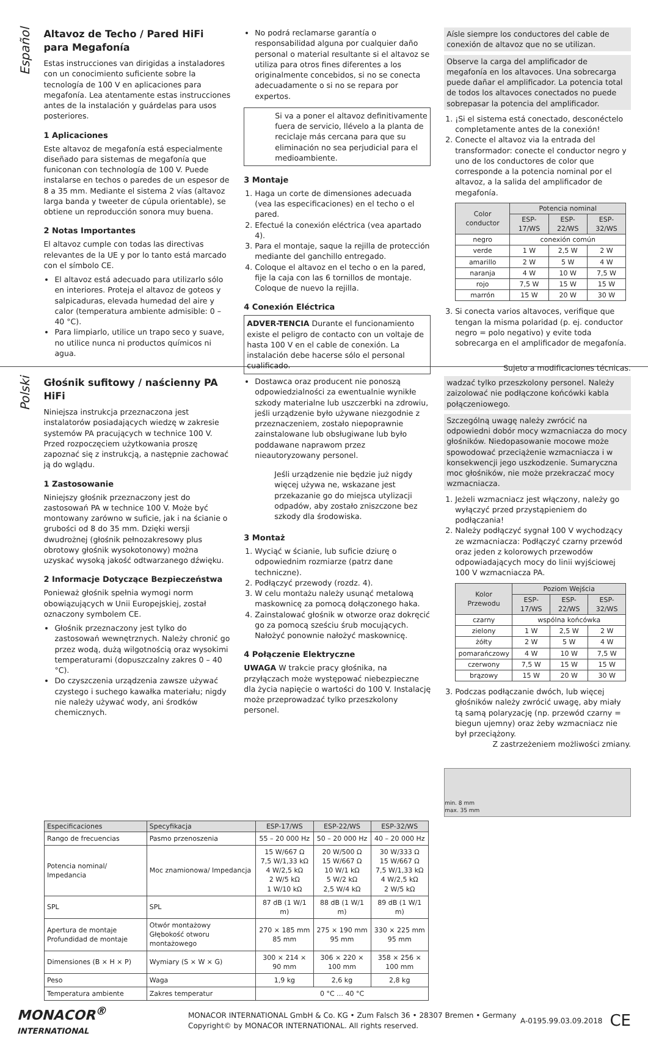Español
Altavoz de Techo / Pared HiFi para Megafonía
Estas instrucciones van dirigidas a instaladores con un conocimiento suficiente sobre la tecnología de 100 V en aplicaciones para megafonía. Lea atentamente estas instrucciones antes de la instalación y guárdelas para usos posteriores.
1 Aplicaciones
Este altavoz de megafonía está especialmente diseñado para sistemas de megafonía que funiconan con technología de 100 V. Puede instalarse en techos o paredes de un espesor de 8 a 35 mm. Mediante el sistema 2 vías (altavoz larga banda y tweeter de cúpula orientable), se obtiene un reproducción sonora muy buena.
2 Notas Importantes
El altavoz cumple con todas las directivas relevantes de la UE y por lo tanto está marcado con el símbolo CE.
El altavoz está adecuado para utilizarlo sólo en interiores. Proteja el altavoz de goteos y salpicaduras, elevada humedad del aire y calor (temperatura ambiente admisible: 0 – 40 °C).
Para limpiarlo, utilice un trapo seco y suave, no utilice nunca ni productos químicos ni agua.
No podrá reclamarse garantía o responsabilidad alguna por cualquier daño personal o material resultante si el altavoz se utiliza para otros fines diferentes a los originalmente concebidos, si no se conecta adecuadamente o si no se repara por expertos.
Si va a poner el altavoz definitivamente fuera de servicio, llévelo a la planta de reciclaje más cercana para que su eliminación no sea perjudicial para el medioambiente.
3 Montaje
1. Haga un corte de dimensiones adecuada (vea las especificaciones) en el techo o el pared.
2. Efectué la conexión eléctrica (vea apartado 4).
3. Para el montaje, saque la rejilla de protección mediante del ganchillo entregado.
4. Coloque el altavoz en el techo o en la pared, fije la caja con las 6 tornillos de montaje. Coloque de nuevo la rejilla.
4 Conexión Eléctrica
ADVER-TENCIA Durante el funcionamiento existe el peligro de contacto con un voltaje de hasta 100 V en el cable de conexión. La instalación debe hacerse sólo el personal cualificado.
Aísle siempre los conductores del cable de conexión de altavoz que no se utilizan.
Observe la carga del amplificador de megafonía en los altavoces. Una sobrecarga puede dañar el amplificador. La potencia total de todos los altavoces conectados no puede sobrepasar la potencia del amplificador.
1. ¡Si el sistema está conectado, desconéctelo completamente antes de la conexión!
2. Conecte el altavoz via la entrada del transformador: conecte el conductor negro y uno de los conductores de color que corresponde a la potencia nominal por el altavoz, a la salida del amplificador de megafonía.
| Color conductor | Potencia nominal | | |
| --- | --- | --- | --- |
| | ESP-17/WS | ESP-22/WS | ESP-32/WS |
| negro | conexión común | | |
| verde | 1 W | 2,5 W | 2 W |
| amarillo | 2 W | 5 W | 4 W |
| naranja | 4 W | 10 W | 7,5 W |
| rojo | 7,5 W | 15 W | 15 W |
| marrón | 15 W | 20 W | 30 W |
3. Si conecta varios altavoces, verifique que tengan la misma polaridad (p. ej. conductor negro = polo negativo) y evite toda sobrecarga en el amplificador de megafonía.
Sujeto a modificaciones técnicas.
Polski
Głośnik sufitowy / naścienny PA HiFi
Niniejsza instrukcja przeznaczona jest instalatorów posiadających wiedzę w zakresie systemów PA pracujących w technice 100 V. Przed rozpoczęciem użytkowania proszę zapoznać się z instrukcją, a następnie zachować ją do wglądu.
1 Zastosowanie
Niniejszy głośnik przeznaczony jest do zastosowań PA w technice 100 V. Może być montowany zarówno w suficie, jak i na ścianie o grubości od 8 do 35 mm. Dzięki wersji dwudrożnej (głośnik pełnozakresowy plus obrotowy głośnik wysokotonowy) można uzyskać wysoką jakość odtwarzanego dźwięku.
2 Informacje Dotyczące Bezpieczeństwa
Ponieważ głośnik spełnia wymogi norm obowiązujących w Unii Europejskiej, został oznaczony symbolem CE.
Głośnik przeznaczony jest tylko do zastosowań wewnętrznych. Należy chronić go przez wodą, dużą wilgotnością oraz wysokimi temperaturami (dopuszczalny zakres 0 – 40 °C).
Do czyszczenia urządzenia zawsze używać czystego i suchego kawałka materiału; nigdy nie należy używać wody, ani środków chemicznych.
Dostawca oraz producent nie ponoszą odpowiedzialności za ewentualnie wynikłe szkody materialne lub uszczerbki na zdrowiu, jeśli urządzenie było używane niezgodnie z przeznaczeniem, zostało niepoprawnie zainstalowane lub obsługiwane lub było poddawane naprawom przez nieautoryzowany personel.
Jeśli urządzenie nie będzie już nigdy więcej używa ne, wskazane jest przekazanie go do miejsca utylizacji odpadów, aby zostało zniszczone bez szkody dla środowiska.
3 Montaż
1. Wyciąć w ścianie, lub suficie dziurę o odpowiednim rozmiarze (patrz dane techniczne).
2. Podłączyć przewody (rozdz. 4).
3. W celu montażu należy usunąć metalową maskownicę za pomocą dołączonego haka.
4. Zainstalować głośnik w otworze oraz dokręcić go za pomocą sześciu śrub mocujących. Nałożyć ponownie nałożyć maskownicę.
4 Połączenie Elektryczne
UWAGA W trakcie pracy głośnika, na przyłączach może występować niebezpieczne dla życia napięcie o wartości do 100 V. Instalację może przeprowadzać tylko przeszkolony personel.
wadzać tylko przeszkolony personel. Należy zaizolować nie podłączone końcówki kabla połączeniowego.
Szczególną uwagę należy zwrócić na odpowiedni dobór mocy wzmacniacza do mocy głośników. Niedopasowanie mocowe może spowodować przeciążenie wzmacniacza i w konsekwencji jego uszkodzenie. Sumaryczna moc głośników, nie może przekraczać mocy wzmacniacza.
1. Jeżeli wzmacniacz jest włączony, należy go wyłączyć przed przystąpieniem do podłączania!
2. Należy podłączyć sygnał 100 V wychodzący ze wzmacniacza: Podłączyć czarny przewód oraz jeden z kolorowych przewodów odpowiadających mocy do linii wyjściowej 100 V wzmacniacza PA.
| Kolor Przewodu | Poziom Wejścia | | |
| --- | --- | --- | --- |
| | ESP-17/WS | ESP-22/WS | ESP-32/WS |
| czarny | wspólna końcówka | | |
| zielony | 1 W | 2,5 W | 2 W |
| żółty | 2 W | 5 W | 4 W |
| pomarańczowy | 4 W | 10 W | 7,5 W |
| czerwony | 7,5 W | 15 W | 15 W |
| brązowy | 15 W | 20 W | 30 W |
3. Podczas podłączanie dwóch, lub więcej głośników należy zwrócić uwagę, aby miały tą samą polaryzację (np. przewód czarny = biegun ujemny) oraz żeby wzmacniacz nie był przeciążony.
Z zastrzeżeniem możliwości zmiany.
min. 8 mm
max. 35 mm
| Especificaciones | Specyfikacja | ESP-17/WS | ESP-22/WS | ESP-32/WS |
| --- | --- | --- | --- | --- |
| Rango de frecuencias | Pasmo przenoszenia | 55 – 20 000 Hz | 50 – 20 000 Hz | 40 – 20 000 Hz |
| Potencia nominal/ Impedancia | Moc znamionowa/ Impedancja | 15 W/667 Ω 7,5 W/1,33 kΩ 4 W/2,5 kΩ 2 W/5 kΩ 1 W/10 kΩ | 20 W/500 Ω 15 W/667 Ω 10 W/1 kΩ 5 W/2 kΩ 2,5 W/4 kΩ | 30 W/333 Ω 15 W/667 Ω 7,5 W/1,33 kΩ 4 W/2,5 kΩ 2 W/5 kΩ |
| SPL | SPL | 87 dB (1 W/1 m) | 88 dB (1 W/1 m) | 89 dB (1 W/1 m) |
| Apertura de montaje Profundidad de montaje | Otwór montażowy Głębokość otworu montażowego | 270 × 185 mm 85 mm | 275 × 190 mm 95 mm | 330 × 225 mm 95 mm |
| Dimensiones (B × H × P) | Wymiary (S × W × G) | 300 × 214 × 90 mm | 306 × 220 × 100 mm | 358 × 256 × 100 mm |
| Peso | Waga | 1,9 kg | 2,6 kg | 2,8 kg |
| Temperatura ambiente | Zakres temperatur | 0 °C … 40 °C | | |
MONACOR<sup>®</sup>
INTERNATIONAL
MONACOR INTERNATIONAL GmbH & Co. KG • Zum Falsch 36 • 28307 Bremen • Germany
Copyright© by MONACOR INTERNATIONAL. All rights reserved.
A-0195.99.03.09.2018
CE